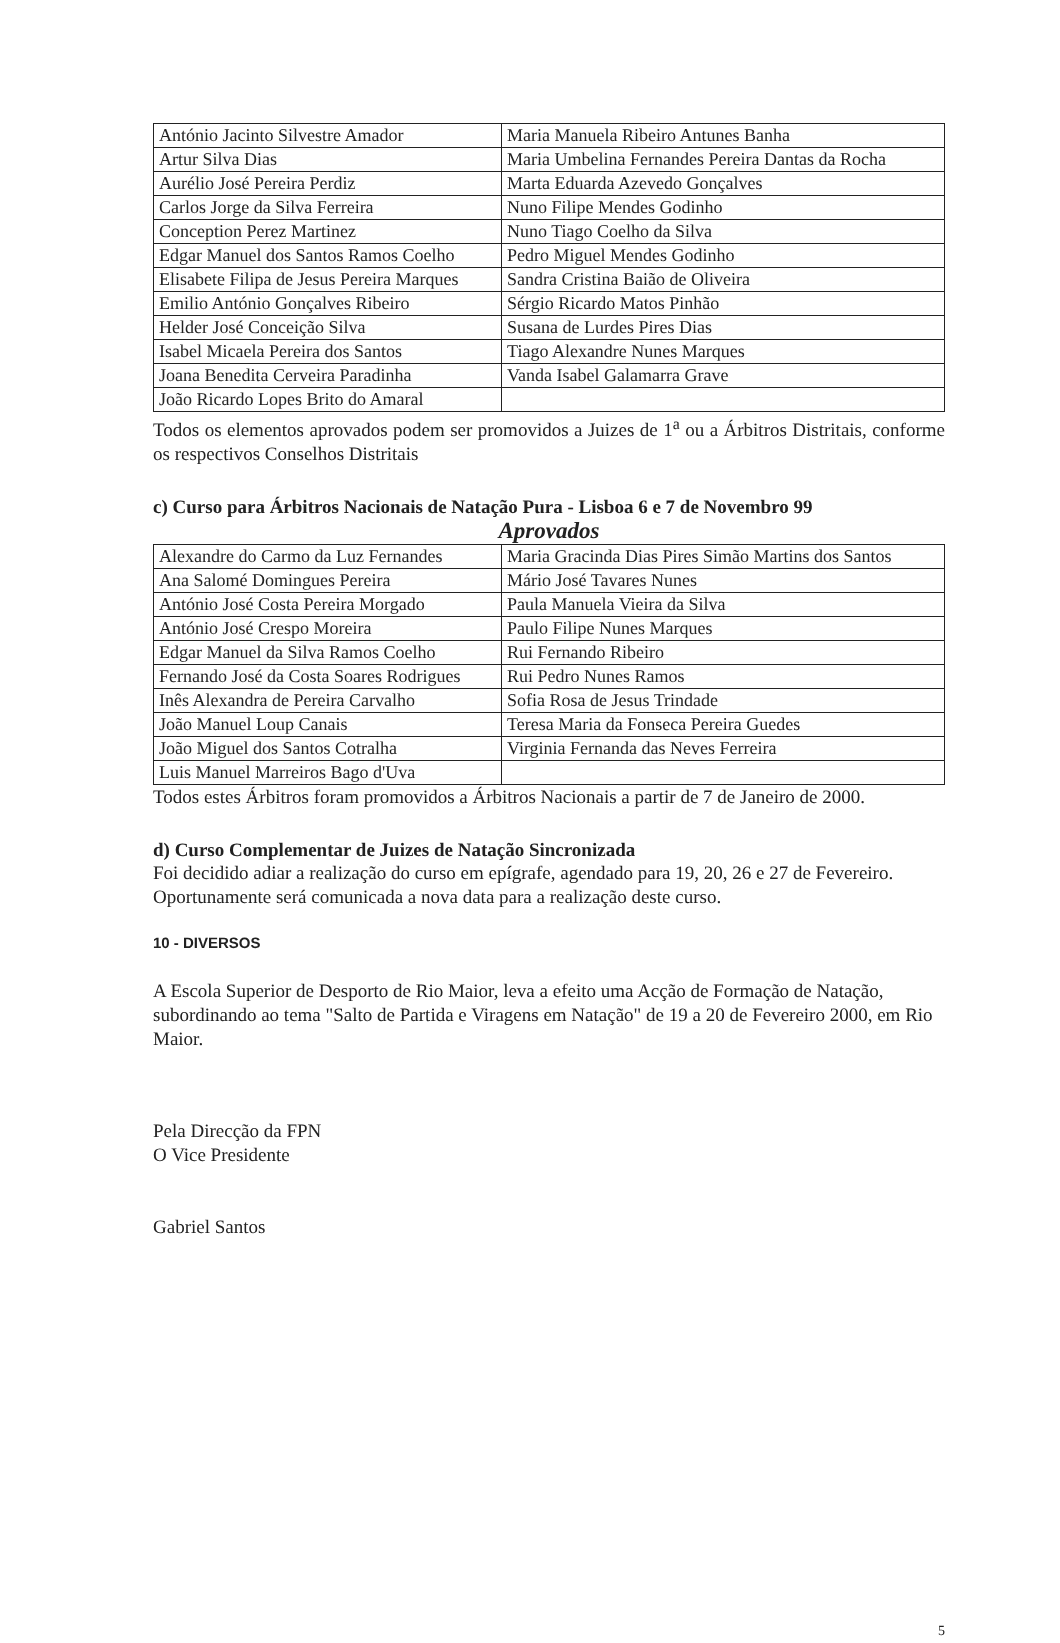| António Jacinto Silvestre Amador | Maria Manuela Ribeiro Antunes Banha |
| Artur Silva Dias | Maria Umbelina Fernandes Pereira Dantas da Rocha |
| Aurélio José Pereira Perdiz | Marta Eduarda Azevedo Gonçalves |
| Carlos Jorge da Silva Ferreira | Nuno Filipe Mendes Godinho |
| Conception Perez Martinez | Nuno Tiago Coelho da Silva |
| Edgar Manuel dos Santos Ramos Coelho | Pedro Miguel Mendes Godinho |
| Elisabete Filipa de Jesus Pereira Marques | Sandra Cristina Baião de Oliveira |
| Emilio António Gonçalves Ribeiro | Sérgio Ricardo Matos Pinhão |
| Helder José Conceição Silva | Susana de Lurdes Pires Dias |
| Isabel Micaela Pereira dos Santos | Tiago Alexandre Nunes Marques |
| Joana Benedita Cerveira Paradinha | Vanda Isabel Galamarra Grave |
| João Ricardo Lopes Brito do Amaral | |
Todos os elementos aprovados podem ser promovidos a Juizes de 1<sup>a</sup> ou a Árbitros Distritais, conforme os respectivos Conselhos Distritais
c) Curso para Árbitros Nacionais de Natação Pura - Lisboa 6 e 7 de Novembro 99
Aprovados
| Alexandre do Carmo da Luz Fernandes | Maria Gracinda Dias Pires Simão Martins dos Santos |
| Ana Salomé Domingues Pereira | Mário José Tavares Nunes |
| António José Costa Pereira Morgado | Paula Manuela Vieira da Silva |
| António José Crespo Moreira | Paulo Filipe Nunes Marques |
| Edgar Manuel da Silva Ramos Coelho | Rui Fernando Ribeiro |
| Fernando José da Costa Soares Rodrigues | Rui Pedro Nunes Ramos |
| Inês Alexandra de Pereira Carvalho | Sofia Rosa de Jesus Trindade |
| João Manuel Loup Canais | Teresa Maria da Fonseca Pereira Guedes |
| João Miguel dos Santos Cotralha | Virginia Fernanda das Neves Ferreira |
| Luis Manuel Marreiros Bago d'Uva | |
Todos estes Árbitros foram promovidos a Árbitros Nacionais a partir de 7 de Janeiro de 2000.
d) Curso Complementar de Juizes de Natação Sincronizada
Foi decidido adiar a realização do curso em epígrafe, agendado para 19, 20, 26 e 27 de Fevereiro. Oportunamente será comunicada a nova data para a realização deste curso.
10 - DIVERSOS
A Escola Superior de Desporto de Rio Maior, leva a efeito uma Acção de Formação de Natação, subordinando ao tema "Salto de Partida e Viragens em Natação" de 19 a 20 de Fevereiro 2000, em Rio Maior.
Pela Direcção da FPN
O Vice Presidente
Gabriel Santos
5